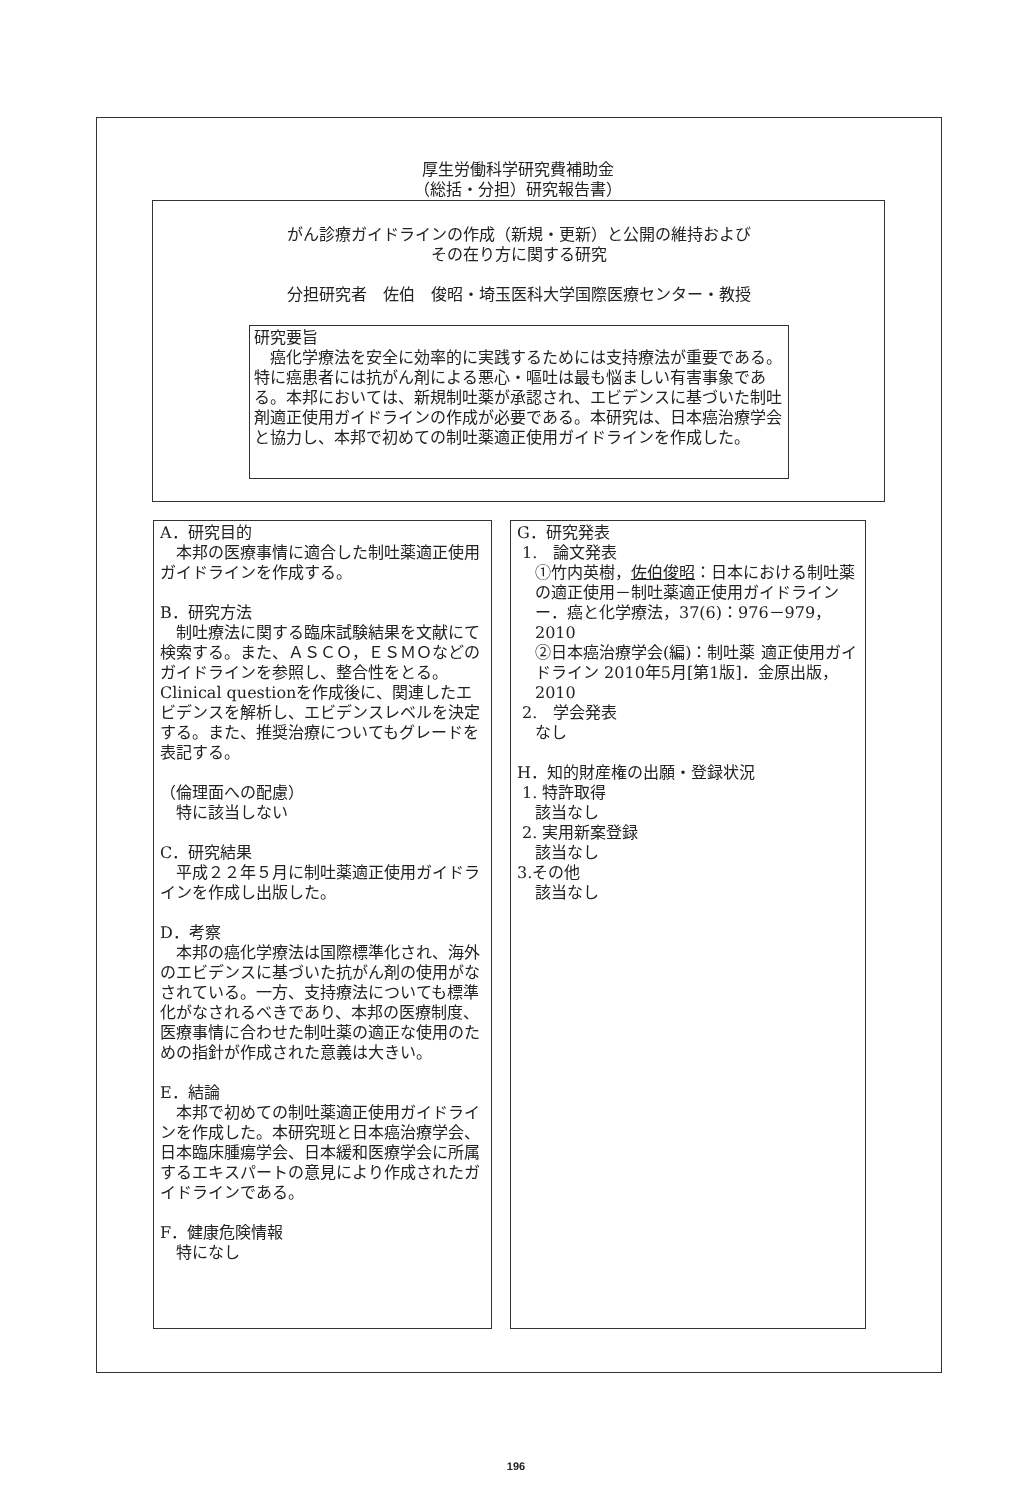厚生労働科学研究費補助金
（総括・分担）研究報告書）
がん診療ガイドラインの作成（新規・更新）と公開の維持および
その在り方に関する研究
分担研究者　佐伯　俊昭・埼玉医科大学国際医療センター・教授
研究要旨
　癌化学療法を安全に効率的に実践するためには支持療法が重要である。特に癌患者には抗がん剤による悪心・嘔吐は最も悩ましい有害事象である。本邦においては、新規制吐薬が承認され、エビデンスに基づいた制吐剤適正使用ガイドラインの作成が必要である。本研究は、日本癌治療学会と協力し、本邦で初めての制吐薬適正使用ガイドラインを作成した。
A．研究目的
　本邦の医療事情に適合した制吐薬適正使用ガイドラインを作成する。
B．研究方法
　制吐療法に関する臨床試験結果を文献にて検索する。また、ＡＳＣＯ，ＥＳＭＯなどのガイドラインを参照し、整合性をとる。Clinical questionを作成後に、関連したエビデンスを解析し、エビデンスレベルを決定する。また、推奨治療についてもグレードを表記する。
（倫理面への配慮）
　特に該当しない
C．研究結果
　平成２２年５月に制吐薬適正使用ガイドラインを作成し出版した。
D．考察
　本邦の癌化学療法は国際標準化され、海外のエビデンスに基づいた抗がん剤の使用がなされている。一方、支持療法についても標準化がなされるべきであり、本邦の医療制度、医療事情に合わせた制吐薬の適正な使用のための指針が作成された意義は大きい。
E．結論
　本邦で初めての制吐薬適正使用ガイドラインを作成した。本研究班と日本癌治療学会、日本臨床腫瘍学会、日本緩和医療学会に所属するエキスパートの意見により作成されたガイドラインである。
F．健康危険情報
　特になし
G．研究発表
1.　論文発表
①竹内英樹，佐伯俊昭：日本における制吐薬の適正使用－制吐薬適正使用ガイドラインー．癌と化学療法，37(6)：976－979，2010
②日本癌治療学会(編)：制吐薬 適正使用ガイドライン 2010年5月[第1版]．金原出版，2010
2.　学会発表
なし
H．知的財産権の出願・登録状況
1. 特許取得
該当なし
2. 実用新案登録
該当なし
3.その他
該当なし
196